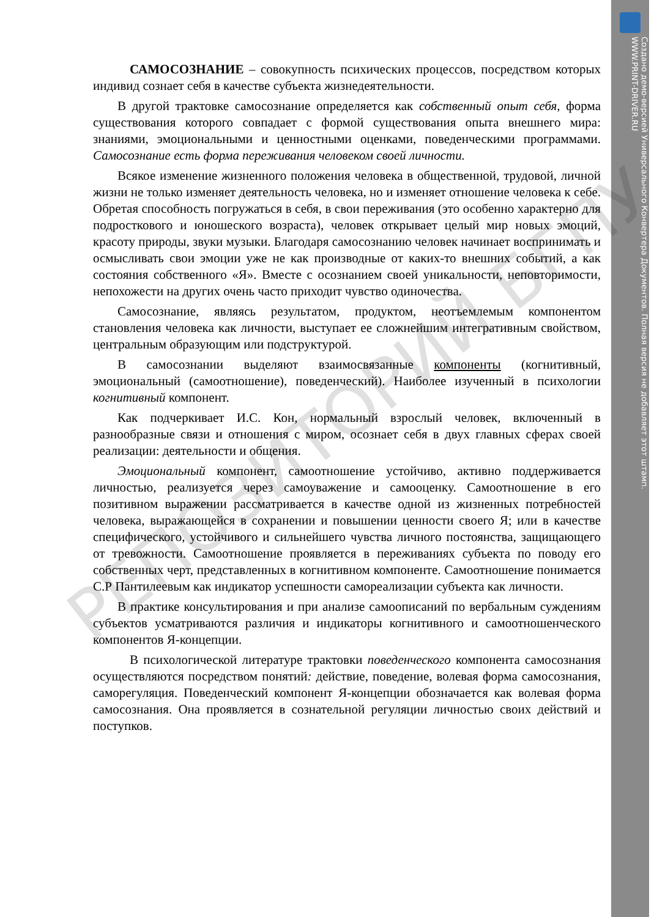Создано демо-версией Универсального Конвертера Документов. Полная версия не добавляет этот штамп.
WWW.PRINT-DRIVER.RU
САМОСОЗНАНИЕ – совокупность психических процессов, посредством которых индивид сознает себя в качестве субъекта жизнедеятельности.
В другой трактовке самосознание определяется как собственный опыт себя, форма существования которого совпадает с формой существования опыта внешнего мира: знаниями, эмоциональными и ценностными оценками, поведенческими программами. Самосознание есть форма переживания человеком своей личности.
Всякое изменение жизненного положения человека в общественной, трудовой, личной жизни не только изменяет деятельность человека, но и изменяет отношение человека к себе. Обретая способность погружаться в себя, в свои переживания (это особенно характерно для подросткового и юношеского возраста), человек открывает целый мир новых эмоций, красоту природы, звуки музыки. Благодаря самосознанию человек начинает воспринимать и осмысливать свои эмоции уже не как производные от каких-то внешних событий, а как состояния собственного «Я». Вместе с осознанием своей уникальности, неповторимости, непохожести на других очень часто приходит чувство одиночества.
Самосознание, являясь результатом, продуктом, неотъемлемым компонентом становления человека как личности, выступает ее сложнейшим интегративным свойством, центральным образующим или подструктурой.
В самосознании выделяют взаимосвязанные компоненты (когнитивный, эмоциональный (самоотношение), поведенческий). Наиболее изученный в психологии когнитивный компонент.
Как подчеркивает И.С. Кон, нормальный взрослый человек, включенный в разнообразные связи и отношения с миром, осознает себя в двух главных сферах своей реализации: деятельности и общения.
Эмоциональный компонент, самоотношение устойчиво, активно поддерживается личностью, реализуется через самоуважение и самооценку. Самоотношение в его позитивном выражении рассматривается в качестве одной из жизненных потребностей человека, выражающейся в сохранении и повышении ценности своего Я; или в качестве специфического, устойчивого и сильнейшего чувства личного постоянства, защищающего от тревожности. Самоотношение проявляется в переживаниях субъекта по поводу его собственных черт, представленных в когнитивном компоненте. Самоотношение понимается С.Р Пантилеевым как индикатор успешности самореализации субъекта как личности.
В практике консультирования и при анализе самоописаний по вербальным суждениям субъектов усматриваются различия и индикаторы когнитивного и самоотношенческого компонентов Я-концепции.
В психологической литературе трактовки поведенческого компонента самосознания осуществляются посредством понятий: действие, поведение, волевая форма самосознания, саморегуляция. Поведенческий компонент Я-концепции обозначается как волевая форма самосознания. Она проявляется в сознательной регуляции личностью своих действий и поступков.
РЕПОЗИТОРИЙ БГПУ